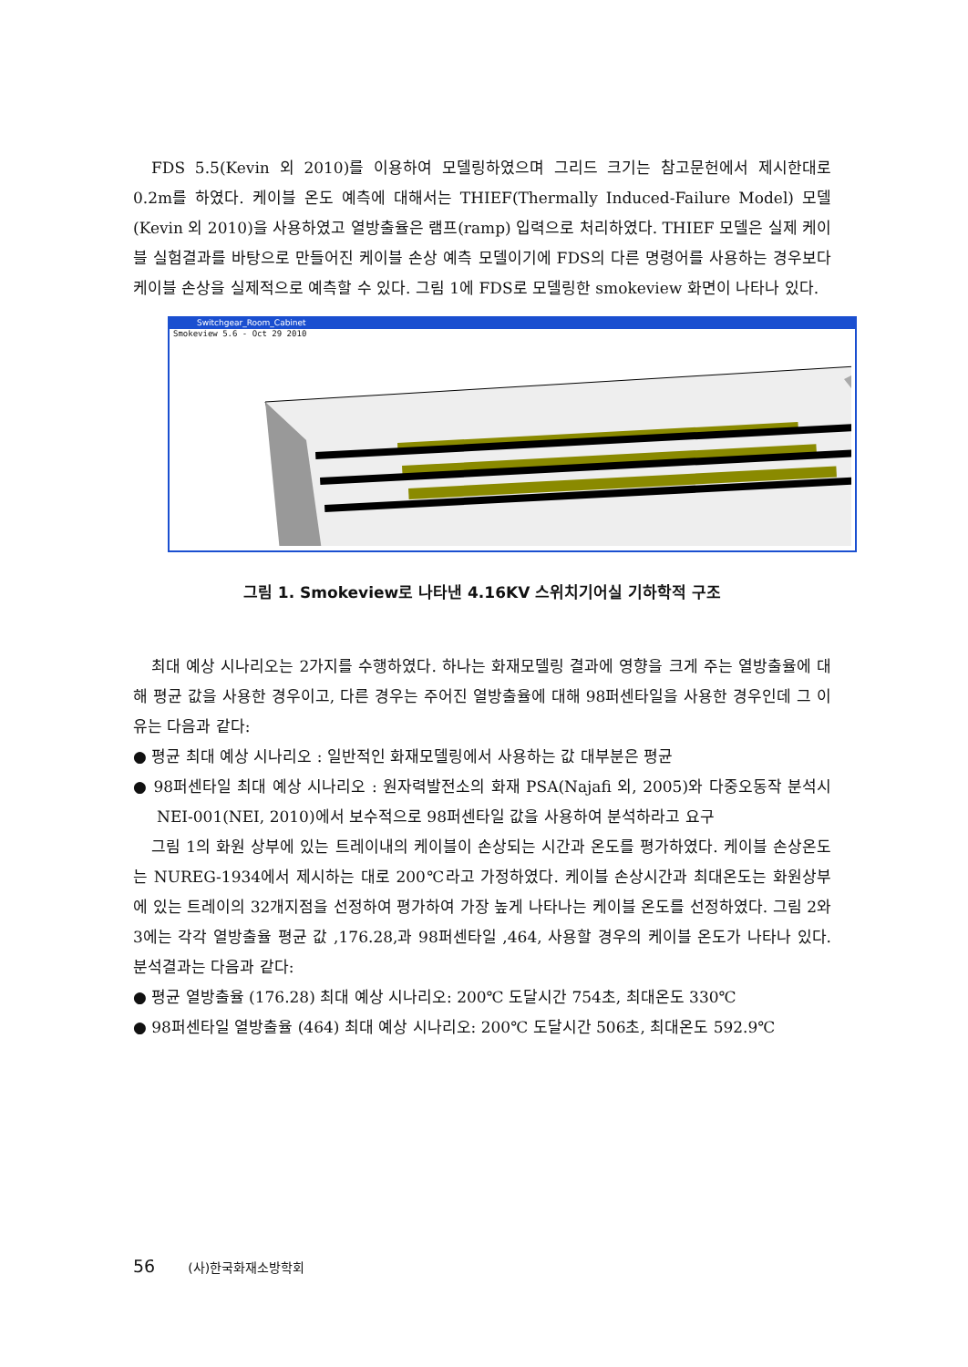FDS 5.5(Kevin 외 2010)를 이용하여 모델링하였으며 그리드 크기는 참고문헌에서 제시한대로 0.2m를 하였다. 케이블 온도 예측에 대해서는 THIEF(Thermally Induced-Failure Model) 모델(Kevin 외 2010)을 사용하였고 열방출율은 램프(ramp) 입력으로 처리하였다. THIEF 모델은 실제 케이블 실험결과를 바탕으로 만들어진 케이블 손상 예측 모델이기에 FDS의 다른 명령어를 사용하는 경우보다 케이블 손상을 실제적으로 예측할 수 있다. 그림 1에 FDS로 모델링한 smokeview 화면이 나타나 있다.
Switchgear_Room_Cabinet
Smokeview 5.6 - Oct 29 2010
그림 1. Smokeview로 나타낸 4.16KV 스위치기어실 기하학적 구조
최대 예상 시나리오는 2가지를 수행하였다. 하나는 화재모델링 결과에 영향을 크게 주는 열방출율에 대해 평균 값을 사용한 경우이고, 다른 경우는 주어진 열방출율에 대해 98퍼센타일을 사용한 경우인데 그 이유는 다음과 같다:
● 평균 최대 예상 시나리오 : 일반적인 화재모델링에서 사용하는 값 대부분은 평균
● 98퍼센타일 최대 예상 시나리오 : 원자력발전소의 화재 PSA(Najafi 외, 2005)와 다중오동작 분석시 NEI-001(NEI, 2010)에서 보수적으로 98퍼센타일 값을 사용하여 분석하라고 요구
그림 1의 화원 상부에 있는 트레이내의 케이블이 손상되는 시간과 온도를 평가하였다. 케이블 손상온도는 NUREG-1934에서 제시하는 대로 200℃라고 가정하였다. 케이블 손상시간과 최대온도는 화원상부에 있는 트레이의 32개지점을 선정하여 평가하여 가장 높게 나타나는 케이블 온도를 선정하였다. 그림 2와 3에는 각각 열방출율 평균 값 ,176.28,과 98퍼센타일 ,464, 사용할 경우의 케이블 온도가 나타나 있다. 분석결과는 다음과 같다:
● 평균 열방출율 (176.28) 최대 예상 시나리오: 200℃ 도달시간 754초, 최대온도 330℃
● 98퍼센타일 열방출율 (464) 최대 예상 시나리오: 200℃ 도달시간 506초, 최대온도 592.9℃
56 (사)한국화재소방학회